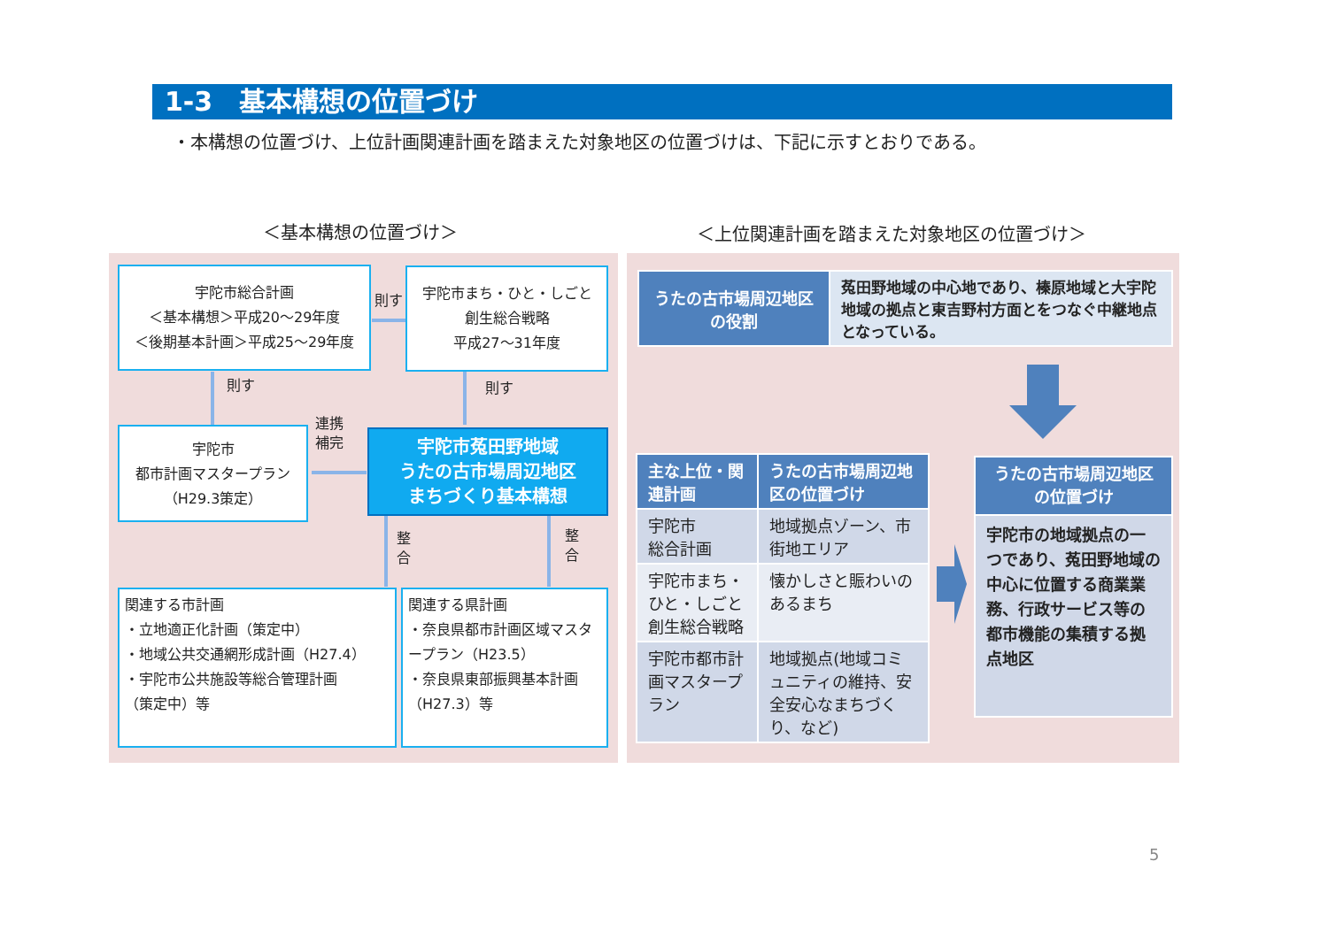1-3　基本構想の位置づけ
・本構想の位置づけ、上位計画関連計画を踏まえた対象地区の位置づけは、下記に示すとおりである。
＜基本構想の位置づけ＞
＜上位関連計画を踏まえた対象地区の位置づけ＞
宇陀市総合計画
＜基本構想＞平成20～29年度
＜後期基本計画＞平成25～29年度
則す
宇陀市まち・ひと・しごと
創生総合戦略
平成27～31年度
則す 則す
宇陀市
都市計画マスタープラン
（H29.3策定）
連携
補完
宇陀市菟田野地域
うたの古市場周辺地区
まちづくり基本構想
整
合
整
合
関連する市計画
・立地適正化計画（策定中）
・地域公共交通網形成計画（H27.4）
・宇陀市公共施設等総合管理計画
（策定中）等
関連する県計画
・奈良県都市計画区域マスタープラン（H23.5）
・奈良県東部振興基本計画（H27.3）等
| うたの古市場周辺地区 の役割 | 菟田野地域の中心地であり、榛原地域と大宇陀地域の拠点と東吉野村方面とをつなぐ中継地点となっている。 |
| 主な上位・関連計画 | うたの古市場周辺地区の位置づけ |
| --- | --- |
| 宇陀市 総合計画 | 地域拠点ゾーン、市街地エリア |
| 宇陀市まち・ひと・しごと創生総合戦略 | 懐かしさと賑わいのあるまち |
| 宇陀市都市計画マスタープラン | 地域拠点(地域コミュニティの維持、安全安心なまちづくり、など) |
| うたの古市場周辺地区の位置づけ |
| --- |
| 宇陀市の地域拠点の一つであり、菟田野地域の中心に位置する商業業務、行政サービス等の都市機能の集積する拠点地区 |
5